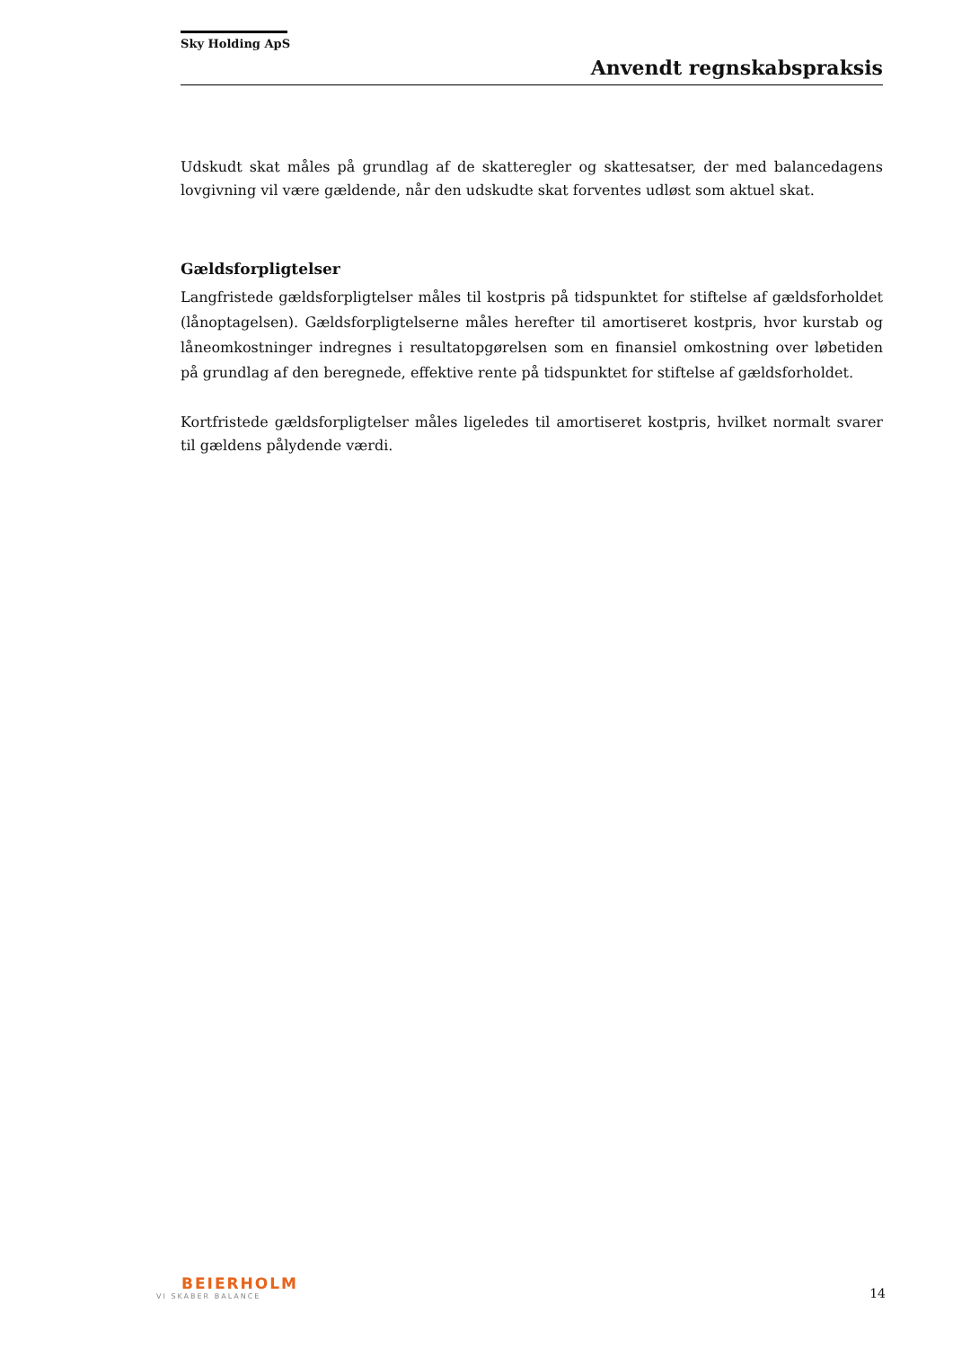Sky Holding ApS
Anvendt regnskabspraksis
Udskudt skat måles på grundlag af de skatteregler og skattesatser, der med balancedagens lovgivning vil være gældende, når den udskudte skat forventes udløst som aktuel skat.
Gældsforpligtelser
Langfristede gældsforpligtelser måles til kostpris på tidspunktet for stiftelse af gældsforholdet (lånoptagelsen). Gældsforpligtelserne måles herefter til amortiseret kostpris, hvor kurstab og låneomkostninger indregnes i resultatopgørelsen som en finansiel omkostning over løbetiden på grundlag af den beregnede, effektive rente på tidspunktet for stiftelse af gældsforholdet.
Kortfristede gældsforpligtelser måles ligeledes til amortiseret kostpris, hvilket normalt svarer til gældens pålydende værdi.
BEIERHOLM
VI SKABER BALANCE
14